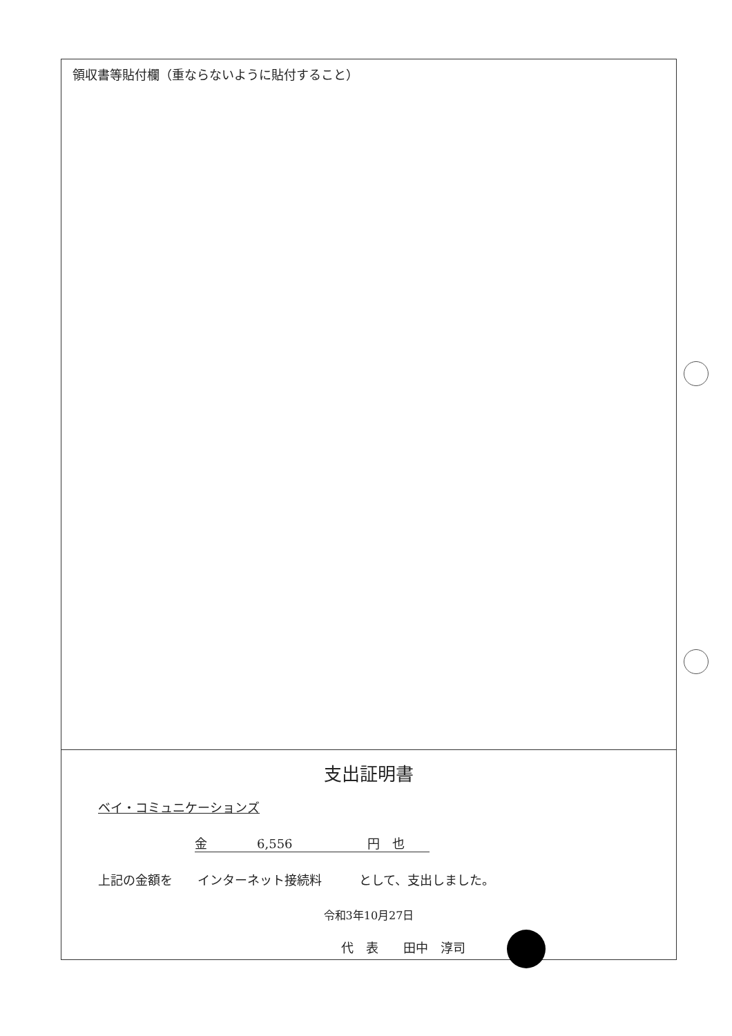領収書等貼付欄（重ならないように貼付すること）
支出証明書
ベイ・コミュニケーションズ
金　　　　6,556　　　　　　円　也
上記の金額を　　インターネット接続料　　　として、支出しました。
令和3年10月27日
代　表　　田中　淳司